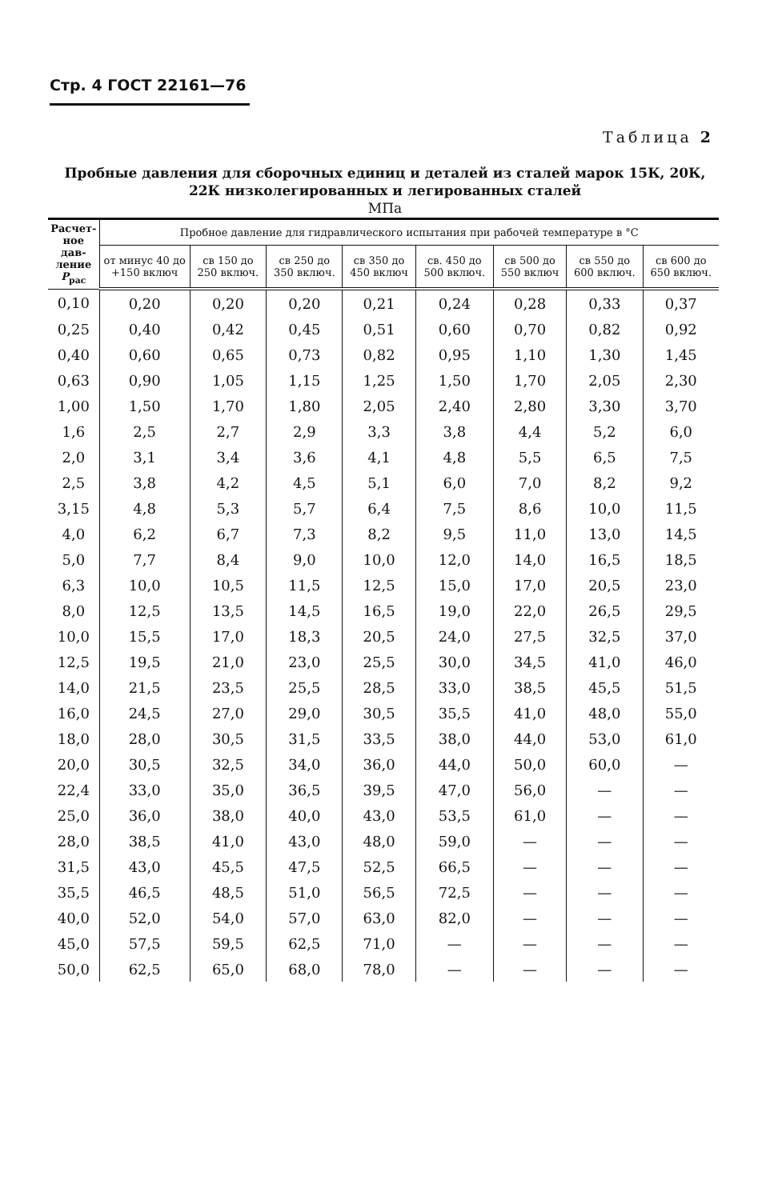Стр. 4 ГОСТ 22161—76
Таблица 2
Пробные давления для сборочных единиц и деталей из сталей марок 15К, 20К, 22К низколегированных и легированных сталей
МПа
| Расчет- ное дав- ление P<sub>рас</sub> | Пробное давление для гидравлического испытания при рабочей температуре в °С | | | | | | | |
| --- | --- | --- | --- | --- | --- | --- | --- | --- |
| | от минус 40 до +150 включ | св 150 до 250 включ. | св 250 до 350 включ. | св 350 до 450 включ | св. 450 до 500 включ. | св 500 до 550 включ | св 550 до 600 включ. | св 600 до 650 включ. |
| 0,10 | 0,20 | 0,20 | 0,20 | 0,21 | 0,24 | 0,28 | 0,33 | 0,37 |
| 0,25 | 0,40 | 0,42 | 0,45 | 0,51 | 0,60 | 0,70 | 0,82 | 0,92 |
| 0,40 | 0,60 | 0,65 | 0,73 | 0,82 | 0,95 | 1,10 | 1,30 | 1,45 |
| 0,63 | 0,90 | 1,05 | 1,15 | 1,25 | 1,50 | 1,70 | 2,05 | 2,30 |
| 1,00 | 1,50 | 1,70 | 1,80 | 2,05 | 2,40 | 2,80 | 3,30 | 3,70 |
| 1,6 | 2,5 | 2,7 | 2,9 | 3,3 | 3,8 | 4,4 | 5,2 | 6,0 |
| 2,0 | 3,1 | 3,4 | 3,6 | 4,1 | 4,8 | 5,5 | 6,5 | 7,5 |
| 2,5 | 3,8 | 4,2 | 4,5 | 5,1 | 6,0 | 7,0 | 8,2 | 9,2 |
| 3,15 | 4,8 | 5,3 | 5,7 | 6,4 | 7,5 | 8,6 | 10,0 | 11,5 |
| 4,0 | 6,2 | 6,7 | 7,3 | 8,2 | 9,5 | 11,0 | 13,0 | 14,5 |
| 5,0 | 7,7 | 8,4 | 9,0 | 10,0 | 12,0 | 14,0 | 16,5 | 18,5 |
| 6,3 | 10,0 | 10,5 | 11,5 | 12,5 | 15,0 | 17,0 | 20,5 | 23,0 |
| 8,0 | 12,5 | 13,5 | 14,5 | 16,5 | 19,0 | 22,0 | 26,5 | 29,5 |
| 10,0 | 15,5 | 17,0 | 18,3 | 20,5 | 24,0 | 27,5 | 32,5 | 37,0 |
| 12,5 | 19,5 | 21,0 | 23,0 | 25,5 | 30,0 | 34,5 | 41,0 | 46,0 |
| 14,0 | 21,5 | 23,5 | 25,5 | 28,5 | 33,0 | 38,5 | 45,5 | 51,5 |
| 16,0 | 24,5 | 27,0 | 29,0 | 30,5 | 35,5 | 41,0 | 48,0 | 55,0 |
| 18,0 | 28,0 | 30,5 | 31,5 | 33,5 | 38,0 | 44,0 | 53,0 | 61,0 |
| 20,0 | 30,5 | 32,5 | 34,0 | 36,0 | 44,0 | 50,0 | 60,0 | — |
| 22,4 | 33,0 | 35,0 | 36,5 | 39,5 | 47,0 | 56,0 | — | — |
| 25,0 | 36,0 | 38,0 | 40,0 | 43,0 | 53,5 | 61,0 | — | — |
| 28,0 | 38,5 | 41,0 | 43,0 | 48,0 | 59,0 | — | — | — |
| 31,5 | 43,0 | 45,5 | 47,5 | 52,5 | 66,5 | — | — | — |
| 35,5 | 46,5 | 48,5 | 51,0 | 56,5 | 72,5 | — | — | — |
| 40,0 | 52,0 | 54,0 | 57,0 | 63,0 | 82,0 | — | — | — |
| 45,0 | 57,5 | 59,5 | 62,5 | 71,0 | — | — | — | — |
| 50,0 | 62,5 | 65,0 | 68,0 | 78,0 | — | — | — | — |